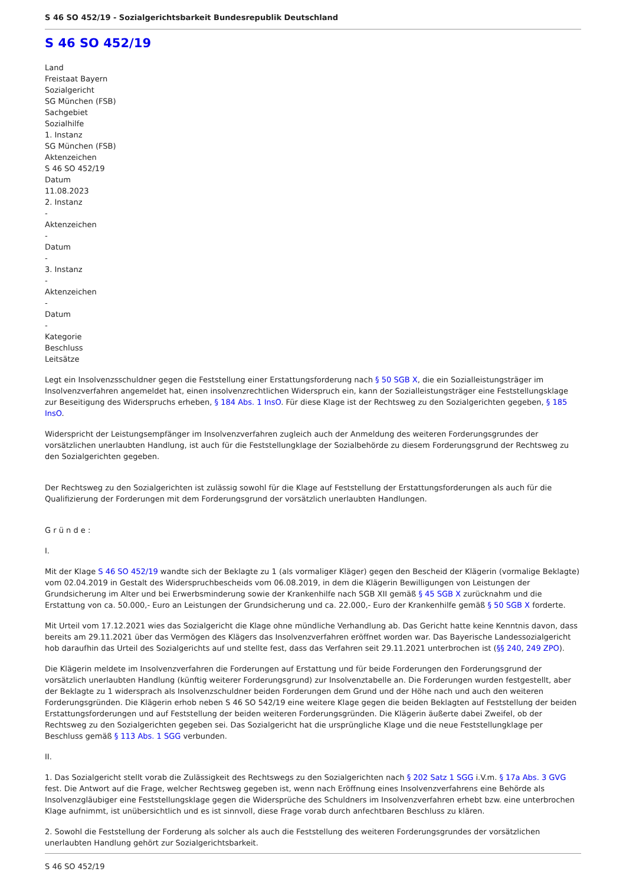S 46 SO 452/19 - Sozialgerichtsbarkeit Bundesrepublik Deutschland
S 46 SO 452/19
Land
Freistaat Bayern
Sozialgericht
SG München (FSB)
Sachgebiet
Sozialhilfe
1. Instanz
SG München (FSB)
Aktenzeichen
S 46 SO 452/19
Datum
11.08.2023
2. Instanz
-
Aktenzeichen
-
Datum
-
3. Instanz
-
Aktenzeichen
-
Datum
-
Kategorie
Beschluss
Leitsätze
Legt ein Insolvenzsschuldner gegen die Feststellung einer Erstattungsforderung nach § 50 SGB X, die ein Sozialleistungsträger im Insolvenzverfahren angemeldet hat, einen insolvenzrechtlichen Widerspruch ein, kann der Sozialleistungsträger eine Feststellungsklage zur Beseitigung des Widerspruchs erheben, § 184 Abs. 1 InsO. Für diese Klage ist der Rechtsweg zu den Sozialgerichten gegeben, § 185 InsO.
Widerspricht der Leistungsempfänger im Insolvenzverfahren zugleich auch der Anmeldung des weiteren Forderungsgrundes der vorsätzlichen unerlaubten Handlung, ist auch für die Feststellungklage der Sozialbehörde zu diesem Forderungsgrund der Rechtsweg zu den Sozialgerichten gegeben.
Der Rechtsweg zu den Sozialgerichten ist zulässig sowohl für die Klage auf Feststellung der Erstattungsforderungen als auch für die Qualifizierung der Forderungen mit dem Forderungsgrund der vorsätzlich unerlaubten Handlungen.
G r ü n d e :
I.
Mit der Klage S 46 SO 452/19 wandte sich der Beklagte zu 1 (als vormaliger Kläger) gegen den Bescheid der Klägerin (vormalige Beklagte) vom 02.04.2019 in Gestalt des Widerspruchbescheids vom 06.08.2019, in dem die Klägerin Bewilligungen von Leistungen der Grundsicherung im Alter und bei Erwerbsminderung sowie der Krankenhilfe nach SGB XII gemäß § 45 SGB X zurücknahm und die Erstattung von ca. 50.000,- Euro an Leistungen der Grundsicherung und ca. 22.000,- Euro der Krankenhilfe gemäß § 50 SGB X forderte.
Mit Urteil vom 17.12.2021 wies das Sozialgericht die Klage ohne mündliche Verhandlung ab. Das Gericht hatte keine Kenntnis davon, dass bereits am 29.11.2021 über das Vermögen des Klägers das Insolvenzverfahren eröffnet worden war. Das Bayerische Landessozialgericht hob daraufhin das Urteil des Sozialgerichts auf und stellte fest, dass das Verfahren seit 29.11.2021 unterbrochen ist (§§ 240, 249 ZPO).
Die Klägerin meldete im Insolvenzverfahren die Forderungen auf Erstattung und für beide Forderungen den Forderungsgrund der vorsätzlich unerlaubten Handlung (künftig weiterer Forderungsgrund) zur Insolvenztabelle an. Die Forderungen wurden festgestellt, aber der Beklagte zu 1 widersprach als Insolvenzschuldner beiden Forderungen dem Grund und der Höhe nach und auch den weiteren Forderungsgründen. Die Klägerin erhob neben S 46 SO 542/19 eine weitere Klage gegen die beiden Beklagten auf Feststellung der beiden Erstattungsforderungen und auf Feststellung der beiden weiteren Forderungsgründen. Die Klägerin äußerte dabei Zweifel, ob der Rechtsweg zu den Sozialgerichten gegeben sei. Das Sozialgericht hat die ursprüngliche Klage und die neue Feststellungklage per Beschluss gemäß § 113 Abs. 1 SGG verbunden.
II.
1. Das Sozialgericht stellt vorab die Zulässigkeit des Rechtswegs zu den Sozialgerichten nach § 202 Satz 1 SGG i.V.m. § 17a Abs. 3 GVG fest. Die Antwort auf die Frage, welcher Rechtsweg gegeben ist, wenn nach Eröffnung eines Insolvenzverfahrens eine Behörde als Insolvenzgläubiger eine Feststellungsklage gegen die Widersprüche des Schuldners im Insolvenzverfahren erhebt bzw. eine unterbrochen Klage aufnimmt, ist unübersichtlich und es ist sinnvoll, diese Frage vorab durch anfechtbaren Beschluss zu klären.
2. Sowohl die Feststellung der Forderung als solcher als auch die Feststellung des weiteren Forderungsgrundes der vorsätzlichen unerlaubten Handlung gehört zur Sozialgerichtsbarkeit.
S 46 SO 452/19